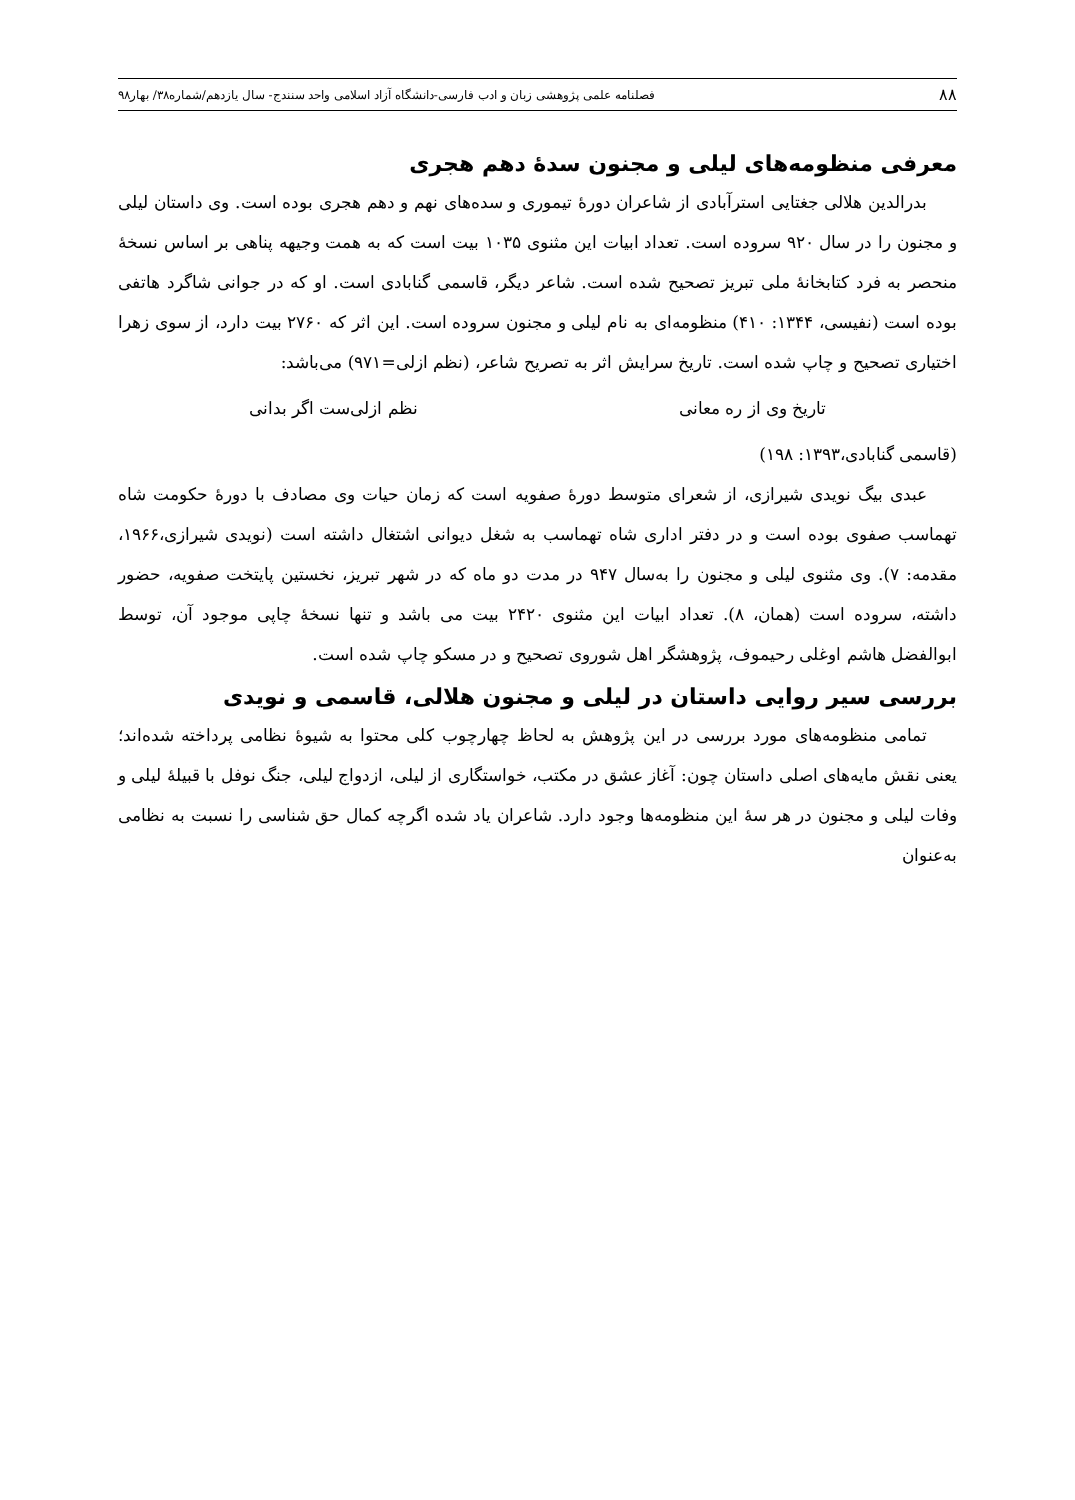۸۸ فصلنامه علمی پژوهشی زبان و ادب فارسی-دانشگاه آزاد اسلامی واحد سنندج- سال یازدهم/شماره۳۸/ بهار۹۸
معرفی منظومه‌های لیلی و مجنون سدهٔ دهم هجری
بدرالدین هلالی جغتایی استرآبادی از شاعران دورهٔ تیموری و سده‌های نهم و دهم هجری بوده است. وی داستان لیلی و مجنون را در سال ۹۲۰ سروده است. تعداد ابیات این مثنوی ۱۰۳۵ بیت است که به همت وجیهه پناهی بر اساس نسخهٔ منحصر به فرد کتابخانهٔ ملی تبریز تصحیح شده است. شاعر دیگر، قاسمی گنابادی است. او که در جوانی شاگرد هاتفی بوده است (نفیسی، ۱۳۴۴: ۴۱۰) منظومه‌ای به نام لیلی و مجنون سروده است. این اثر که ۲۷۶۰ بیت دارد، از سوی زهرا اختیاری تصحیح و چاپ شده است. تاریخ سرایش اثر به تصریح شاعر، (نظم ازلی=۹۷۱) می‌باشد:
تاریخ وی از ره معانی نظم ازلی‌ست اگر بدانی
(قاسمی گنابادی،۱۳۹۳: ۱۹۸)
عبدی بیگ نویدی شیرازی، از شعرای متوسط دورهٔ صفویه است که زمان حیات وی مصادف با دورهٔ حکومت شاه تهماسب صفوی بوده است و در دفتر اداری شاه تهماسب به شغل دیوانی اشتغال داشته است (نویدی شیرازی،۱۹۶۶، مقدمه: ۷). وی مثنوی لیلی و مجنون را به‌سال ۹۴۷ در مدت دو ماه که در شهر تبریز، نخستین پایتخت صفویه، حضور داشته، سروده است (همان، ۸). تعداد ابیات این مثنوی ۲۴۲۰ بیت می باشد و تنها نسخهٔ چاپی موجود آن، توسط ابوالفضل هاشم اوغلی رحیموف، پژوهشگر اهل شوروی تصحیح و در مسکو چاپ شده است.
بررسی سیر روایی داستان در لیلی و مجنون هلالی، قاسمی و نویدی
تمامی منظومه‌های مورد بررسی در این پژوهش به لحاظ چهارچوب کلی محتوا به شیوهٔ نظامی پرداخته شده‌اند؛ یعنی نقش مایه‌های اصلی داستان چون: آغاز عشق در مکتب، خواستگاری از لیلی، ازدواج لیلی، جنگ نوفل با قبیلهٔ لیلی و وفات لیلی و مجنون در هر سهٔ این منظومه‌ها وجود دارد. شاعران یاد شده اگرچه کمال حق شناسی را نسبت به نظامی به‌عنوان